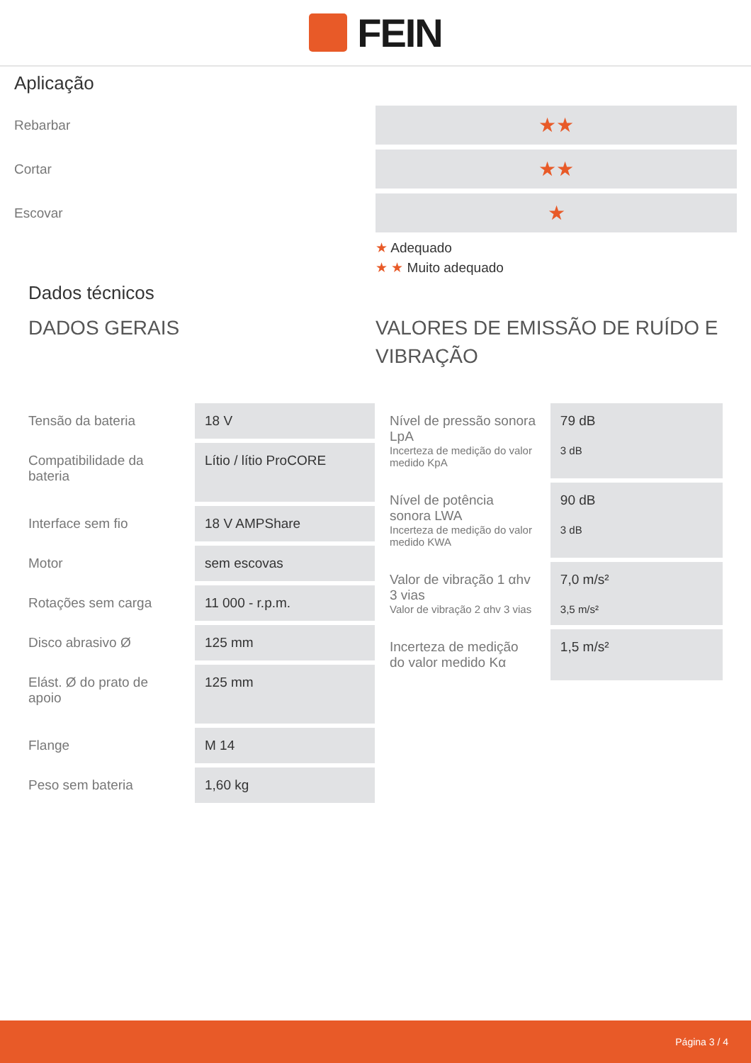FEIN
Aplicação
Rebarbar
Cortar
Escovar
★★
★★
★
★ Adequado
★ ★ Muito adequado
Dados técnicos
DADOS GERAIS
| Tensão da bateria | 18 V |
| Compatibilidade da bateria | Lítio / lítio ProCORE |
| Interface sem fio | 18 V AMPShare |
| Motor | sem escovas |
| Rotações sem carga | 11 000 - r.p.m. |
| Disco abrasivo Ø | 125 mm |
| Elást. Ø do prato de apoio | 125 mm |
| Flange | M 14 |
| Peso sem bateria | 1,60 kg |
VALORES DE EMISSÃO DE RUÍDO E VIBRAÇÃO
| Nível de pressão sonora LpA Incerteza de medição do valor medido KpA | 79 dB 3 dB |
| Nível de potência sonora LWA Incerteza de medição do valor medido KWA | 90 dB 3 dB |
| Valor de vibração 1 αhv 3 vias Valor de vibração 2 αhv 3 vias | 7,0 m/s² 3,5 m/s² |
| Incerteza de medição do valor medido Kα | 1,5 m/s² |
Página 3 / 4